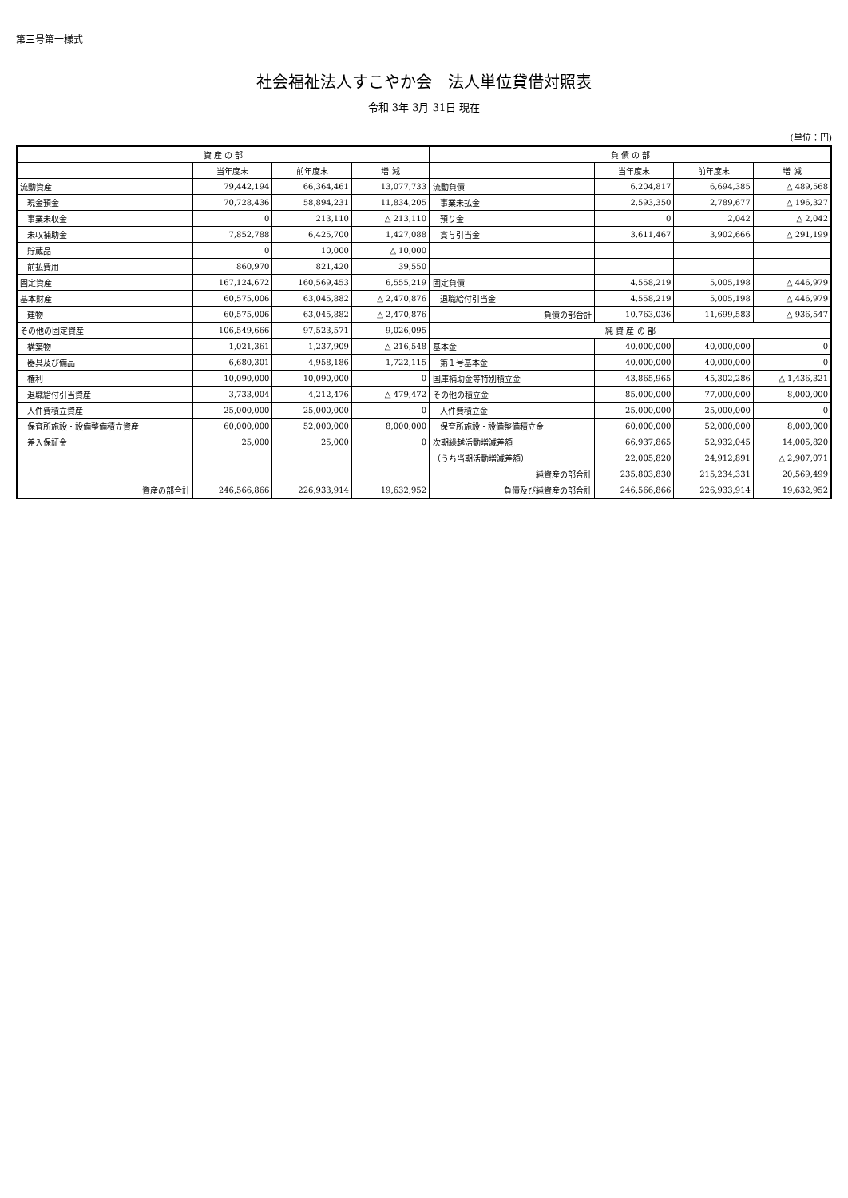第三号第一様式
社会福祉法人すこやか会　法人単位貸借対照表
令和 3年 3月 31日 現在
(単位：円)
| 資 産 の 部 | | | | 負 債 の 部 | | | |
| --- | --- | --- | --- | --- | --- | --- | --- |
| | 当年度末 | 前年度末 | 増 減 | | 当年度末 | 前年度末 | 増 減 |
| 流動資産 | 79,442,194 | 66,364,461 | 13,077,733 | 流動負債 | 6,204,817 | 6,694,385 | △ 489,568 |
| 現金預金 | 70,728,436 | 58,894,231 | 11,834,205 | 事業未払金 | 2,593,350 | 2,789,677 | △ 196,327 |
| 事業未収金 | 0 | 213,110 | △ 213,110 | 預り金 | 0 | 2,042 | △ 2,042 |
| 未収補助金 | 7,852,788 | 6,425,700 | 1,427,088 | 賞与引当金 | 3,611,467 | 3,902,666 | △ 291,199 |
| 貯蔵品 | 0 | 10,000 | △ 10,000 | | | | |
| 前払費用 | 860,970 | 821,420 | 39,550 | | | | |
| 固定資産 | 167,124,672 | 160,569,453 | 6,555,219 | 固定負債 | 4,558,219 | 5,005,198 | △ 446,979 |
| 基本財産 | 60,575,006 | 63,045,882 | △ 2,470,876 | 退職給付引当金 | 4,558,219 | 5,005,198 | △ 446,979 |
| 建物 | 60,575,006 | 63,045,882 | △ 2,470,876 | 負債の部合計 | 10,763,036 | 11,699,583 | △ 936,547 |
| その他の固定資産 | 106,549,666 | 97,523,571 | 9,026,095 | 純 資 産 の 部 | | | |
| 構築物 | 1,021,361 | 1,237,909 | △ 216,548 | 基本金 | 40,000,000 | 40,000,000 | 0 |
| 器具及び備品 | 6,680,301 | 4,958,186 | 1,722,115 | 第１号基本金 | 40,000,000 | 40,000,000 | 0 |
| 権利 | 10,090,000 | 10,090,000 | 0 | 国庫補助金等特別積立金 | 43,865,965 | 45,302,286 | △ 1,436,321 |
| 退職給付引当資産 | 3,733,004 | 4,212,476 | △ 479,472 | その他の積立金 | 85,000,000 | 77,000,000 | 8,000,000 |
| 人件費積立資産 | 25,000,000 | 25,000,000 | 0 | 人件費積立金 | 25,000,000 | 25,000,000 | 0 |
| 保育所施設・設備整備積立資産 | 60,000,000 | 52,000,000 | 8,000,000 | 保育所施設・設備整備積立金 | 60,000,000 | 52,000,000 | 8,000,000 |
| 差入保証金 | 25,000 | 25,000 | 0 | 次期繰越活動増減差額 | 66,937,865 | 52,932,045 | 14,005,820 |
| | | | | （うち当期活動増減差額） | 22,005,820 | 24,912,891 | △ 2,907,071 |
| | | | | 純資産の部合計 | 235,803,830 | 215,234,331 | 20,569,499 |
| 資産の部合計 | 246,566,866 | 226,933,914 | 19,632,952 | 負債及び純資産の部合計 | 246,566,866 | 226,933,914 | 19,632,952 |